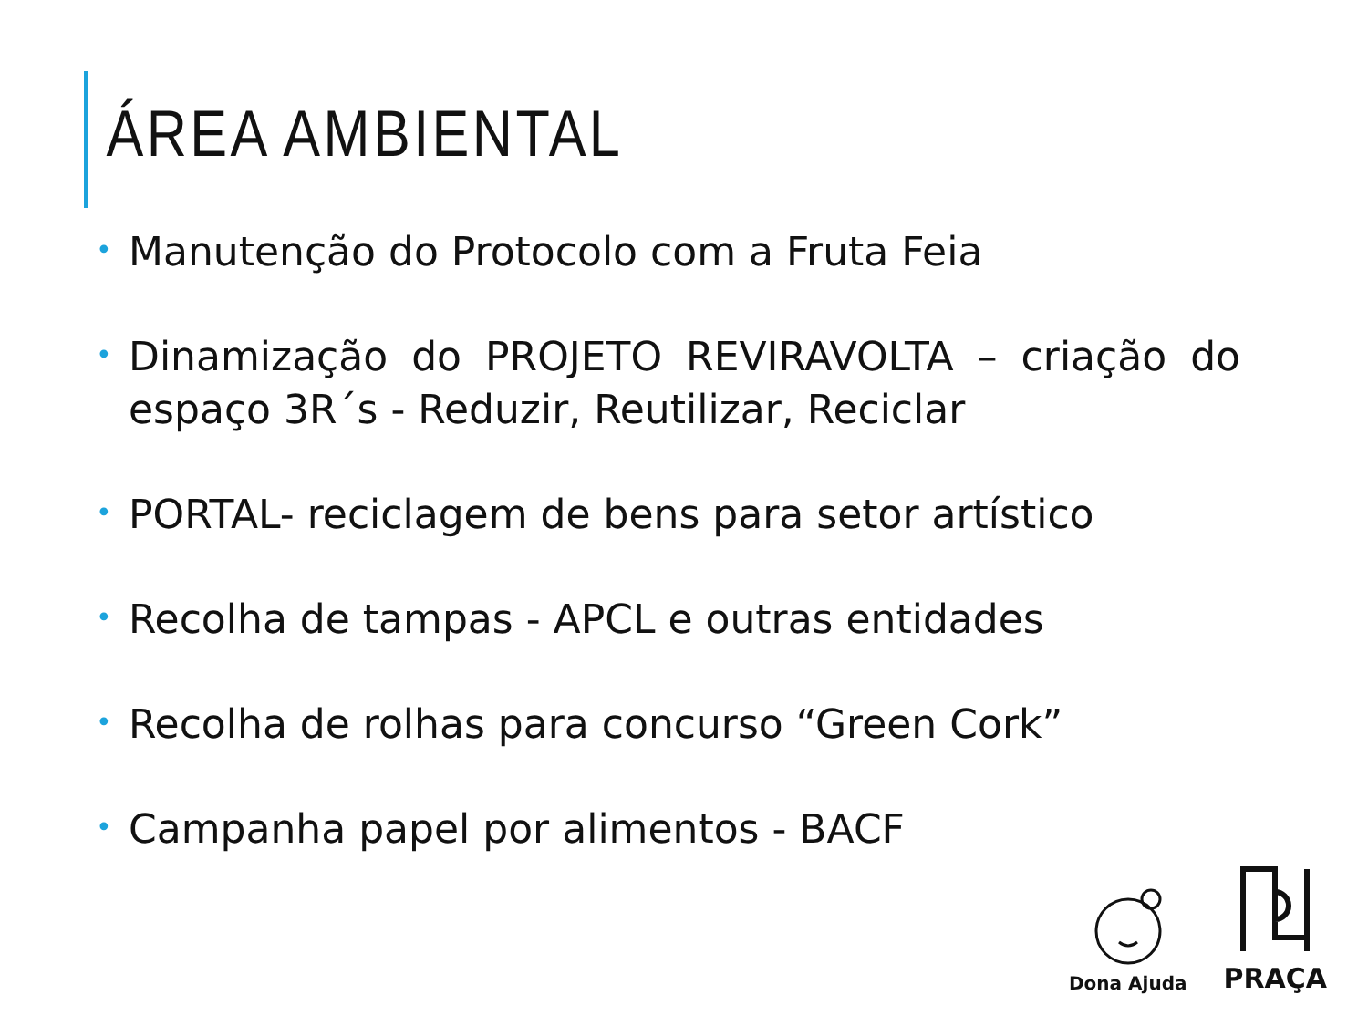ÁREA AMBIENTAL
• Manutenção do Protocolo com a Fruta Feia
• Dinamização do PROJETO REVIRAVOLTA – criação do espaço 3R´s - Reduzir, Reutilizar, Reciclar
• PORTAL- reciclagem de bens para setor artístico
• Recolha de tampas - APCL e outras entidades
• Recolha de rolhas para concurso “Green Cork”
• Campanha papel por alimentos - BACF
Dona Ajuda
PRAÇA